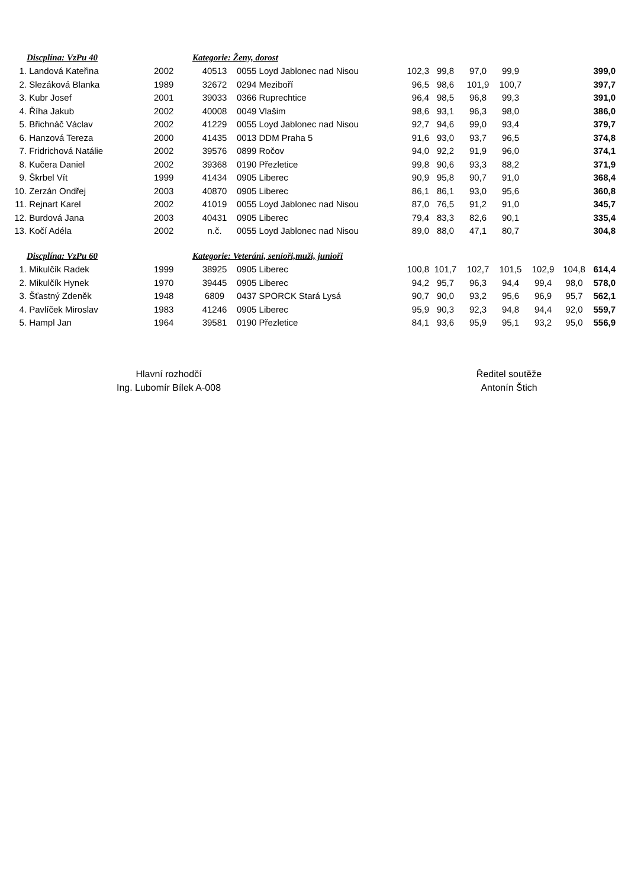| | Discplína: VzPu 40 | | Kategorie: Ženy, dorost | | | | | | | | |
| 1. | Landová Kateřina | 2002 | 40513 | 0055 Loyd Jablonec nad Nisou | 102,3 | 99,8 | 97,0 | 99,9 | | | 399,0 |
| 2. | Slezáková Blanka | 1989 | 32672 | 0294 Meziboří | 96,5 | 98,6 | 101,9 | 100,7 | | | 397,7 |
| 3. | Kubr Josef | 2001 | 39033 | 0366 Ruprechtice | 96,4 | 98,5 | 96,8 | 99,3 | | | 391,0 |
| 4. | Říha Jakub | 2002 | 40008 | 0049 Vlašim | 98,6 | 93,1 | 96,3 | 98,0 | | | 386,0 |
| 5. | Břichnáč Václav | 2002 | 41229 | 0055 Loyd Jablonec nad Nisou | 92,7 | 94,6 | 99,0 | 93,4 | | | 379,7 |
| 6. | Hanzová Tereza | 2000 | 41435 | 0013 DDM Praha 5 | 91,6 | 93,0 | 93,7 | 96,5 | | | 374,8 |
| 7. | Fridrichová Natálie | 2002 | 39576 | 0899 Ročov | 94,0 | 92,2 | 91,9 | 96,0 | | | 374,1 |
| 8. | Kučera Daniel | 2002 | 39368 | 0190 Přezletice | 99,8 | 90,6 | 93,3 | 88,2 | | | 371,9 |
| 9. | Škrbel Vít | 1999 | 41434 | 0905 Liberec | 90,9 | 95,8 | 90,7 | 91,0 | | | 368,4 |
| 10. | Zerzán Ondřej | 2003 | 40870 | 0905 Liberec | 86,1 | 86,1 | 93,0 | 95,6 | | | 360,8 |
| 11. | Rejnart Karel | 2002 | 41019 | 0055 Loyd Jablonec nad Nisou | 87,0 | 76,5 | 91,2 | 91,0 | | | 345,7 |
| 12. | Burdová Jana | 2003 | 40431 | 0905 Liberec | 79,4 | 83,3 | 82,6 | 90,1 | | | 335,4 |
| 13. | Kočí Adéla | 2002 | n.č. | 0055 Loyd Jablonec nad Nisou | 89,0 | 88,0 | 47,1 | 80,7 | | | 304,8 |
| | Discplína: VzPu 60 | | Kategorie: Veteráni, senioři,muži, junioři | | | | | | | | |
| 1. | Mikulčík Radek | 1999 | 38925 | 0905 Liberec | 100,8 | 101,7 | 102,7 | 101,5 | 102,9 | 104,8 | 614,4 |
| 2. | Mikulčík Hynek | 1970 | 39445 | 0905 Liberec | 94,2 | 95,7 | 96,3 | 94,4 | 99,4 | 98,0 | 578,0 |
| 3. | Šťastný Zdeněk | 1948 | 6809 | 0437 SPORCK Stará Lysá | 90,7 | 90,0 | 93,2 | 95,6 | 96,9 | 95,7 | 562,1 |
| 4. | Pavlíček Miroslav | 1983 | 41246 | 0905 Liberec | 95,9 | 90,3 | 92,3 | 94,8 | 94,4 | 92,0 | 559,7 |
| 5. | Hampl Jan | 1964 | 39581 | 0190 Přezletice | 84,1 | 93,6 | 95,9 | 95,1 | 93,2 | 95,0 | 556,9 |
Hlavní rozhodčí
Ing. Lubomír Bílek A-008
Ředitel soutěže
Antonín Štich